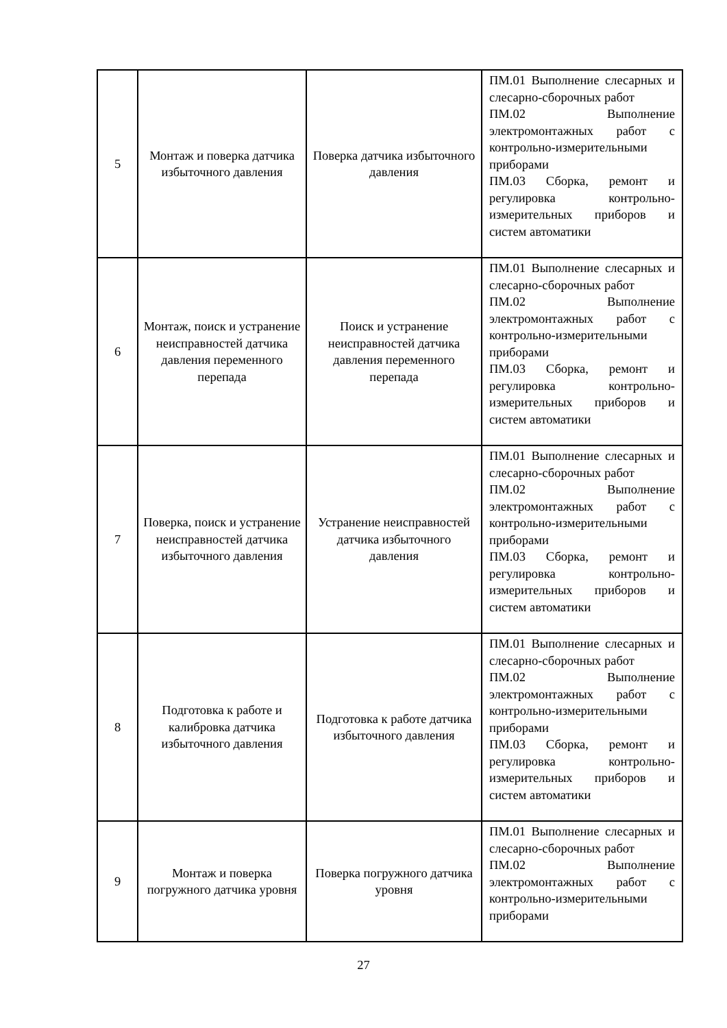| 5 | Монтаж и поверка датчика избыточного давления | Поверка датчика избыточного давления | ПМ.01 Выполнение слесарных и слесарно-сборочных работ ПМ.02 Выполнение электромонтажных работ с контрольно-измерительными приборами ПМ.03 Сборка, ремонт и регулировка контрольно-измерительных приборов и систем автоматики |
| 6 | Монтаж, поиск и устранение неисправностей датчика давления переменного перепада | Поиск и устранение неисправностей датчика давления переменного перепада | ПМ.01 Выполнение слесарных и слесарно-сборочных работ ПМ.02 Выполнение электромонтажных работ с контрольно-измерительными приборами ПМ.03 Сборка, ремонт и регулировка контрольно-измерительных приборов и систем автоматики |
| 7 | Поверка, поиск и устранение неисправностей датчика избыточного давления | Устранение неисправностей датчика избыточного давления | ПМ.01 Выполнение слесарных и слесарно-сборочных работ ПМ.02 Выполнение электромонтажных работ с контрольно-измерительными приборами ПМ.03 Сборка, ремонт и регулировка контрольно-измерительных приборов и систем автоматики |
| 8 | Подготовка к работе и калибровка датчика избыточного давления | Подготовка к работе датчика избыточного давления | ПМ.01 Выполнение слесарных и слесарно-сборочных работ ПМ.02 Выполнение электромонтажных работ с контрольно-измерительными приборами ПМ.03 Сборка, ремонт и регулировка контрольно-измерительных приборов и систем автоматики |
| 9 | Монтаж и поверка погружного датчика уровня | Поверка погружного датчика уровня | ПМ.01 Выполнение слесарных и слесарно-сборочных работ ПМ.02 Выполнение электромонтажных работ с контрольно-измерительными приборами |
27